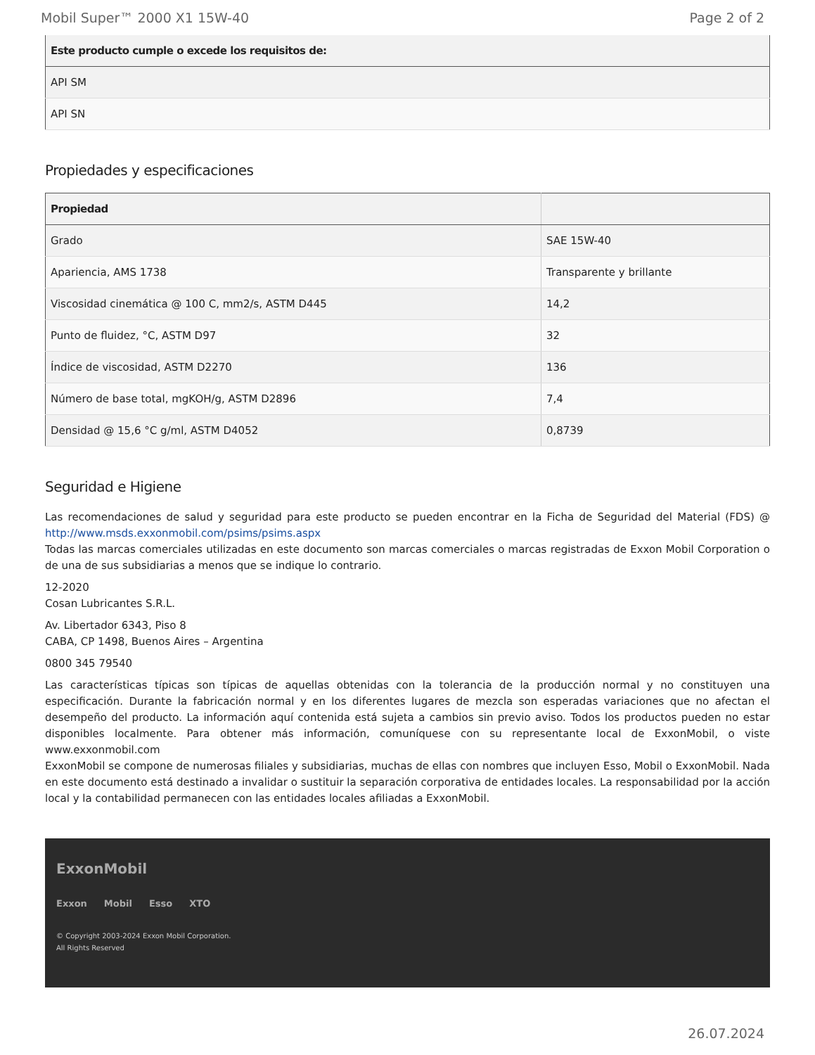Mobil Super™ 2000 X1 15W-40 Page 2 of 2
| Este producto cumple o excede los requisitos de: |
| --- |
| API SM |
| API SN |
Propiedades y especificaciones
| Propiedad | |
| --- | --- |
| Grado | SAE 15W-40 |
| Apariencia, AMS 1738 | Transparente y brillante |
| Viscosidad cinemática @ 100 C, mm2/s, ASTM D445 | 14,2 |
| Punto de fluidez, °C, ASTM D97 | 32 |
| Índice de viscosidad, ASTM D2270 | 136 |
| Número de base total, mgKOH/g, ASTM D2896 | 7,4 |
| Densidad @ 15,6 °C g/ml, ASTM D4052 | 0,8739 |
Seguridad e Higiene
Las recomendaciones de salud y seguridad para este producto se pueden encontrar en la Ficha de Seguridad del Material (FDS) @ http://www.msds.exxonmobil.com/psims/psims.aspx
Todas las marcas comerciales utilizadas en este documento son marcas comerciales o marcas registradas de Exxon Mobil Corporation o de una de sus subsidiarias a menos que se indique lo contrario.
12-2020
Cosan Lubricantes S.R.L.
Av. Libertador 6343, Piso 8
CABA, CP 1498, Buenos Aires – Argentina
0800 345 79540
Las características típicas son típicas de aquellas obtenidas con la tolerancia de la producción normal y no constituyen una especificación. Durante la fabricación normal y en los diferentes lugares de mezcla son esperadas variaciones que no afectan el desempeño del producto. La información aquí contenida está sujeta a cambios sin previo aviso. Todos los productos pueden no estar disponibles localmente. Para obtener más información, comuníquese con su representante local de ExxonMobil, o viste www.exxonmobil.com
ExxonMobil se compone de numerosas filiales y subsidiarias, muchas de ellas con nombres que incluyen Esso, Mobil o ExxonMobil. Nada en este documento está destinado a invalidar o sustituir la separación corporativa de entidades locales. La responsabilidad por la acción local y la contabilidad permanecen con las entidades locales afiliadas a ExxonMobil.
ExxonMobil
Exxon Mobil Esso XTO
© Copyright 2003-2024 Exxon Mobil Corporation. All Rights Reserved
26.07.2024